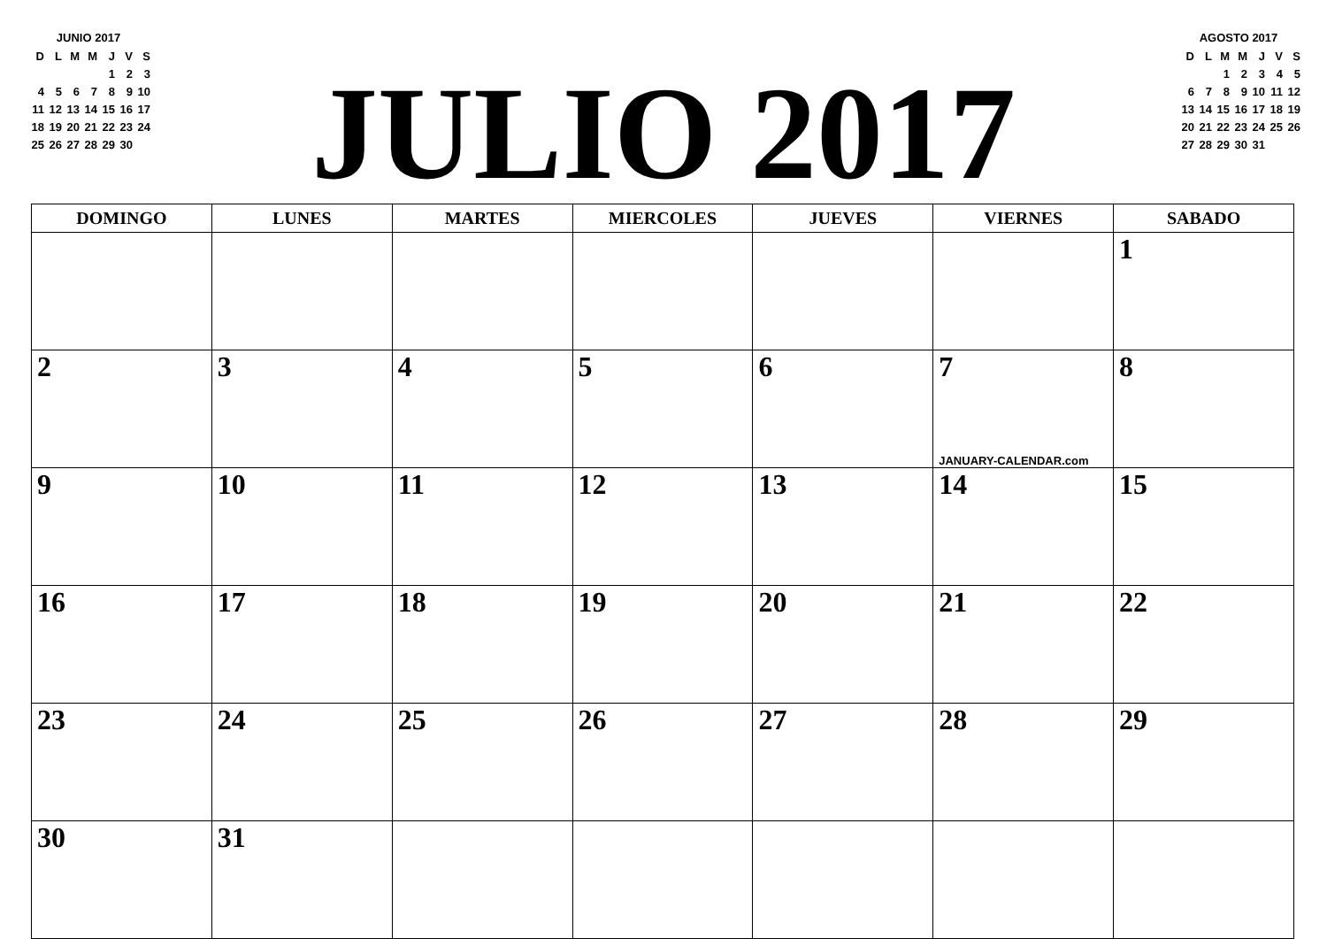JUNIO 2017
| D | L | M | M | J | V | S |
| | | | | 1 | 2 | 3 |
| 4 | 5 | 6 | 7 | 8 | 9 | 10 |
| 11 | 12 | 13 | 14 | 15 | 16 | 17 |
| 18 | 19 | 20 | 21 | 22 | 23 | 24 |
| 25 | 26 | 27 | 28 | 29 | 30 | |
JULIO 2017
AGOSTO 2017
| D | L | M | M | J | V | S |
| | | 1 | 2 | 3 | 4 | 5 |
| 6 | 7 | 8 | 9 | 10 | 11 | 12 |
| 13 | 14 | 15 | 16 | 17 | 18 | 19 |
| 20 | 21 | 22 | 23 | 24 | 25 | 26 |
| 27 | 28 | 29 | 30 | 31 | | |
| DOMINGO | LUNES | MARTES | MIERCOLES | JUEVES | VIERNES | SABADO |
| --- | --- | --- | --- | --- | --- | --- |
| | | | | | | 1 |
| 2 | 3 | 4 | 5 | 6 | 7 JANUARY-CALENDAR.com | 8 |
| 9 | 10 | 11 | 12 | 13 | 14 | 15 |
| 16 | 17 | 18 | 19 | 20 | 21 | 22 |
| 23 | 24 | 25 | 26 | 27 | 28 | 29 |
| 30 | 31 | | | | | |